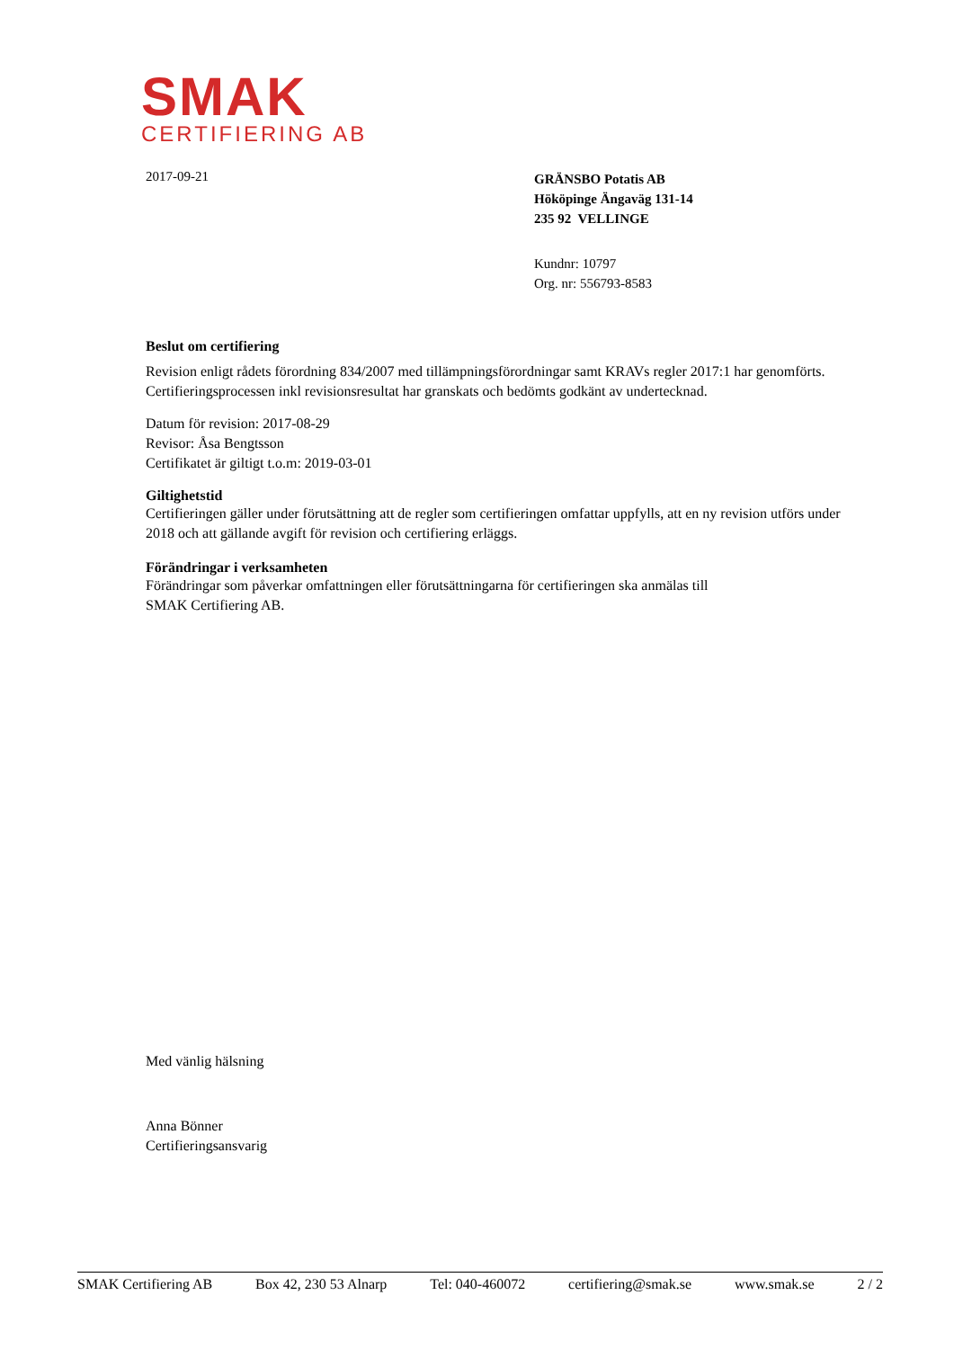SMAK
CERTIFIERING AB
2017-09-21
GRÄNSBO Potatis AB
Hököpinge Ängaväg 131-14
235 92 VELLINGE
Kundnr: 10797
Org. nr: 556793-8583
Beslut om certifiering
Revision enligt rådets förordning 834/2007 med tillämpningsförordningar samt KRAVs regler 2017:1 har genomförts. Certifieringsprocessen inkl revisionsresultat har granskats och bedömts godkänt av undertecknad.
Datum för revision: 2017-08-29
Revisor: Åsa Bengtsson
Certifikatet är giltigt t.o.m: 2019-03-01
Giltighetstid
Certifieringen gäller under förutsättning att de regler som certifieringen omfattar uppfylls, att en ny revision utförs under 2018 och att gällande avgift för revision och certifiering erläggs.
Förändringar i verksamheten
Förändringar som påverkar omfattningen eller förutsättningarna för certifieringen ska anmälas till
SMAK Certifiering AB.
Med vänlig hälsning
Anna Bönner
Certifieringsansvarig
SMAK Certifiering AB Box 42, 230 53 Alnarp Tel: 040-460072 certifiering@smak.se www.smak.se 2 / 2